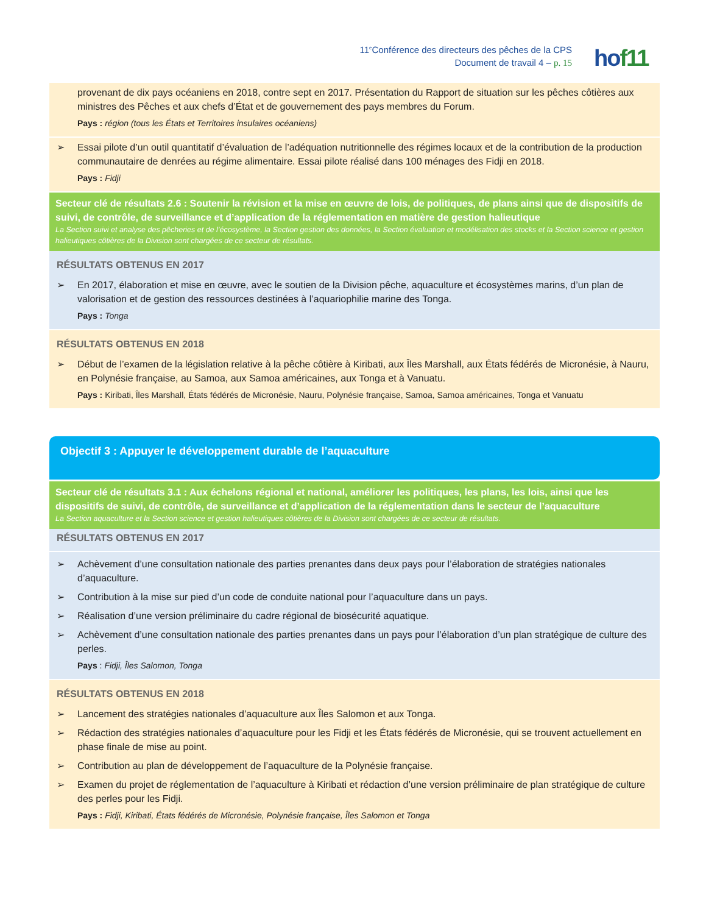11<sup>e</sup>Conférence des directeurs des pêches de la CPS
Document de travail 4 – p. 15
hof11
provenant de dix pays océaniens en 2018, contre sept en 2017. Présentation du Rapport de situation sur les pêches côtières aux ministres des Pêches et aux chefs d’État et de gouvernement des pays membres du Forum.
Pays : région (tous les États et Territoires insulaires océaniens)
➢ Essai pilote d’un outil quantitatif d’évaluation de l’adéquation nutritionnelle des régimes locaux et de la contribution de la production communautaire de denrées au régime alimentaire. Essai pilote réalisé dans 100 ménages des Fidji en 2018.
Pays : Fidji
Secteur clé de résultats 2.6 : Soutenir la révision et la mise en œuvre de lois, de politiques, de plans ainsi que de dispositifs de suivi, de contrôle, de surveillance et d’application de la réglementation en matière de gestion halieutique
La Section suivi et analyse des pêcheries et de l’écosystème, la Section gestion des données, la Section évaluation et modélisation des stocks et la Section science et gestion halieutiques côtières de la Division sont chargées de ce secteur de résultats.
RÉSULTATS OBTENUS EN 2017
➢ En 2017, élaboration et mise en œuvre, avec le soutien de la Division pêche, aquaculture et écosystèmes marins, d’un plan de valorisation et de gestion des ressources destinées à l’aquariophilie marine des Tonga.
Pays : Tonga
RÉSULTATS OBTENUS EN 2018
➢ Début de l’examen de la législation relative à la pêche côtière à Kiribati, aux Îles Marshall, aux États fédérés de Micronésie, à Nauru, en Polynésie française, au Samoa, aux Samoa américaines, aux Tonga et à Vanuatu.
Pays : Kiribati, Îles Marshall, États fédérés de Micronésie, Nauru, Polynésie française, Samoa, Samoa américaines, Tonga et Vanuatu
Objectif 3 : Appuyer le développement durable de l’aquaculture
Secteur clé de résultats 3.1 : Aux échelons régional et national, améliorer les politiques, les plans, les lois, ainsi que les dispositifs de suivi, de contrôle, de surveillance et d’application de la réglementation dans le secteur de l’aquaculture
La Section aquaculture et la Section science et gestion halieutiques côtières de la Division sont chargées de ce secteur de résultats.
RÉSULTATS OBTENUS EN 2017
➢ Achèvement d’une consultation nationale des parties prenantes dans deux pays pour l’élaboration de stratégies nationales d’aquaculture.
➢ Contribution à la mise sur pied d’un code de conduite national pour l’aquaculture dans un pays.
➢ Réalisation d’une version préliminaire du cadre régional de biosécurité aquatique.
➢ Achèvement d’une consultation nationale des parties prenantes dans un pays pour l’élaboration d’un plan stratégique de culture des perles.
Pays : Fidji, Îles Salomon, Tonga
RÉSULTATS OBTENUS EN 2018
➢ Lancement des stratégies nationales d’aquaculture aux Îles Salomon et aux Tonga.
➢ Rédaction des stratégies nationales d’aquaculture pour les Fidji et les États fédérés de Micronésie, qui se trouvent actuellement en phase finale de mise au point.
➢ Contribution au plan de développement de l’aquaculture de la Polynésie française.
➢ Examen du projet de réglementation de l’aquaculture à Kiribati et rédaction d’une version préliminaire de plan stratégique de culture des perles pour les Fidji.
Pays : Fidji, Kiribati, États fédérés de Micronésie, Polynésie française, Îles Salomon et Tonga